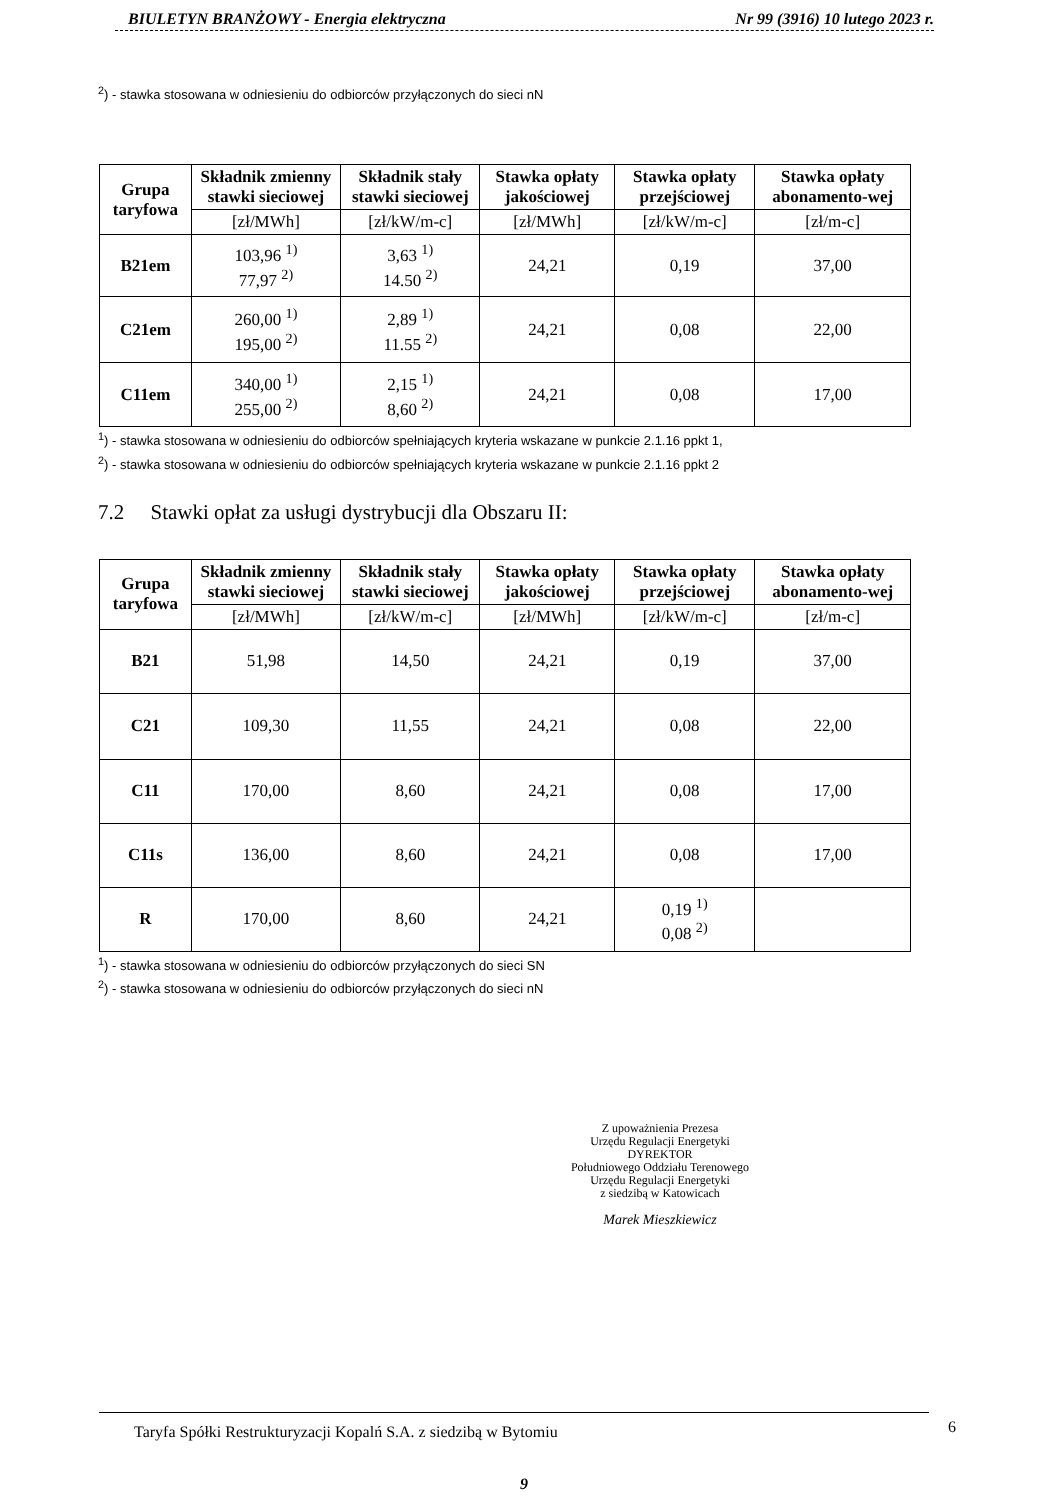BIULETYN BRANŻOWY - Energia elektryczna Nr 99 (3916) 10 lutego 2023 r.
<sup>2</sup>) - stawka stosowana w odniesieniu do odbiorców przyłączonych do sieci nN
| Grupa taryfowa | Składnik zmienny stawki sieciowej | Składnik stały stawki sieciowej | Stawka opłaty jakościowej | Stawka opłaty przejściowej | Stawka opłaty abonamento-wej |
| --- | --- | --- | --- | --- | --- |
| | [zł/MWh] | [zł/kW/m-c] | [zł/MWh] | [zł/kW/m-c] | [zł/m-c] |
| B21em | 103,96 <sup>1)</sup> 77,97 <sup>2)</sup> | 3,63 <sup>1)</sup> 14.50 <sup>2)</sup> | 24,21 | 0,19 | 37,00 |
| C21em | 260,00 <sup>1)</sup> 195,00 <sup>2)</sup> | 2,89 <sup>1)</sup> 11.55 <sup>2)</sup> | 24,21 | 0,08 | 22,00 |
| C11em | 340,00 <sup>1)</sup> 255,00 <sup>2)</sup> | 2,15 <sup>1)</sup> 8,60 <sup>2)</sup> | 24,21 | 0,08 | 17,00 |
<sup>1</sup>) - stawka stosowana w odniesieniu do odbiorców spełniających kryteria wskazane w punkcie 2.1.16 ppkt 1,
<sup>2</sup>) - stawka stosowana w odniesieniu do odbiorców spełniających kryteria wskazane w punkcie 2.1.16 ppkt 2
7.2 Stawki opłat za usługi dystrybucji dla Obszaru II:
| Grupa taryfowa | Składnik zmienny stawki sieciowej | Składnik stały stawki sieciowej | Stawka opłaty jakościowej | Stawka opłaty przejściowej | Stawka opłaty abonamento-wej |
| --- | --- | --- | --- | --- | --- |
| | [zł/MWh] | [zł/kW/m-c] | [zł/MWh] | [zł/kW/m-c] | [zł/m-c] |
| B21 | 51,98 | 14,50 | 24,21 | 0,19 | 37,00 |
| C21 | 109,30 | 11,55 | 24,21 | 0,08 | 22,00 |
| C11 | 170,00 | 8,60 | 24,21 | 0,08 | 17,00 |
| C11s | 136,00 | 8,60 | 24,21 | 0,08 | 17,00 |
| R | 170,00 | 8,60 | 24,21 | 0,19 <sup>1)</sup> 0,08 <sup>2)</sup> | |
<sup>1</sup>) - stawka stosowana w odniesieniu do odbiorców przyłączonych do sieci SN
<sup>2</sup>) - stawka stosowana w odniesieniu do odbiorców przyłączonych do sieci nN
Z upoważnienia Prezesa
Urzędu Regulacji Energetyki
DYREKTOR
Południowego Oddziału Terenowego
Urzędu Regulacji Energetyki
z siedzibą w Katowicach
Marek Mieszkiewicz
Taryfa Spółki Restrukturyzacji Kopalń S.A. z siedzibą w Bytomiu 6
9